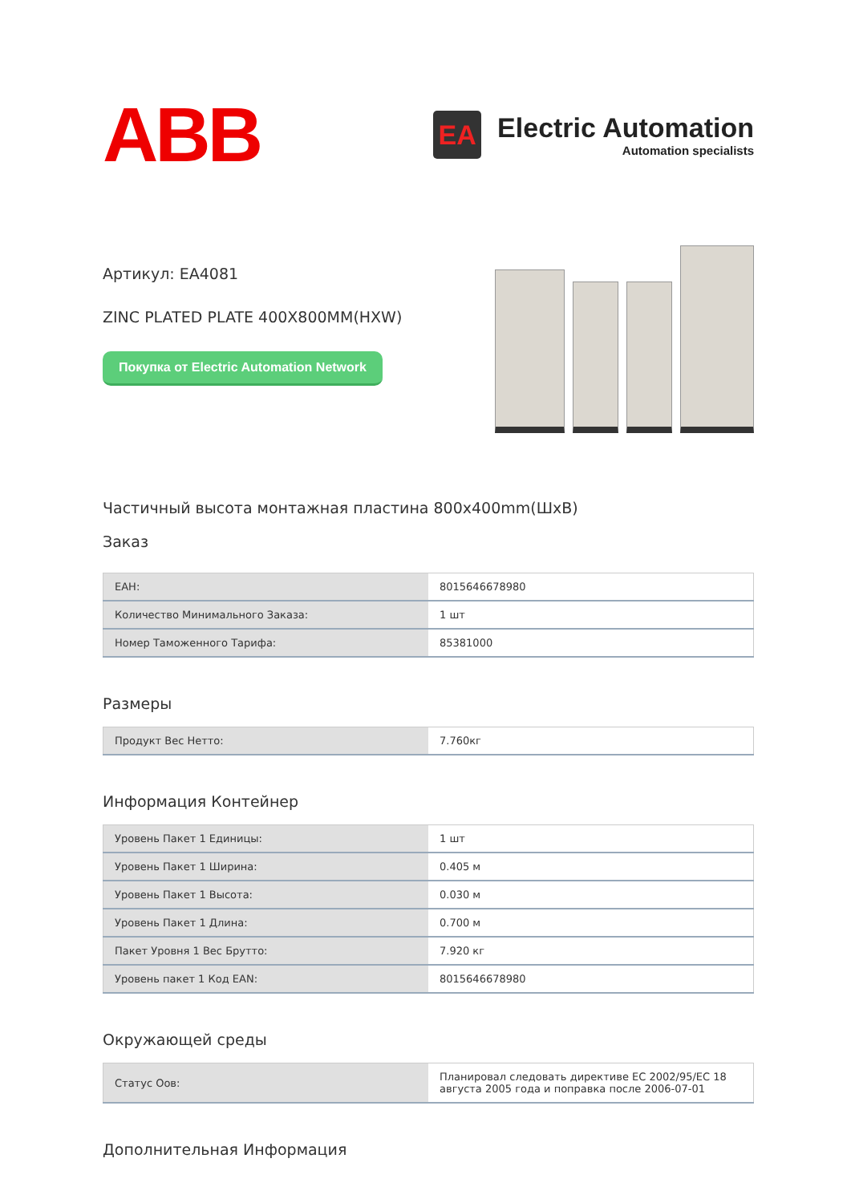ABB
EA
Electric Automation
Automation specialists
Артикул: EA4081
ZINC PLATED PLATE 400X800MM(HXW)
Покупка от Electric Automation Network
Частичный высота монтажная пластина 800x400mm(ШxВ)
Заказ
| EAН: | 8015646678980 |
| Количество Минимального Заказа: | 1 шт |
| Номер Таможенного Тарифа: | 85381000 |
Размеры
| Продукт Вес Нетто: | 7.760кг |
Информация Контейнер
| Уровень Пакет 1 Единицы: | 1 шт |
| Уровень Пакет 1 Ширина: | 0.405 м |
| Уровень Пакет 1 Высота: | 0.030 м |
| Уровень Пакет 1 Длина: | 0.700 м |
| Пакет Уровня 1 Вес Брутто: | 7.920 кг |
| Уровень пакет 1 Код EAN: | 8015646678980 |
Окружающей среды
| Статус Оов: | Планировал следовать директиве ЕС 2002/95/ЕС 18 августа 2005 года и поправка после 2006-07-01 |
Дополнительная Информация